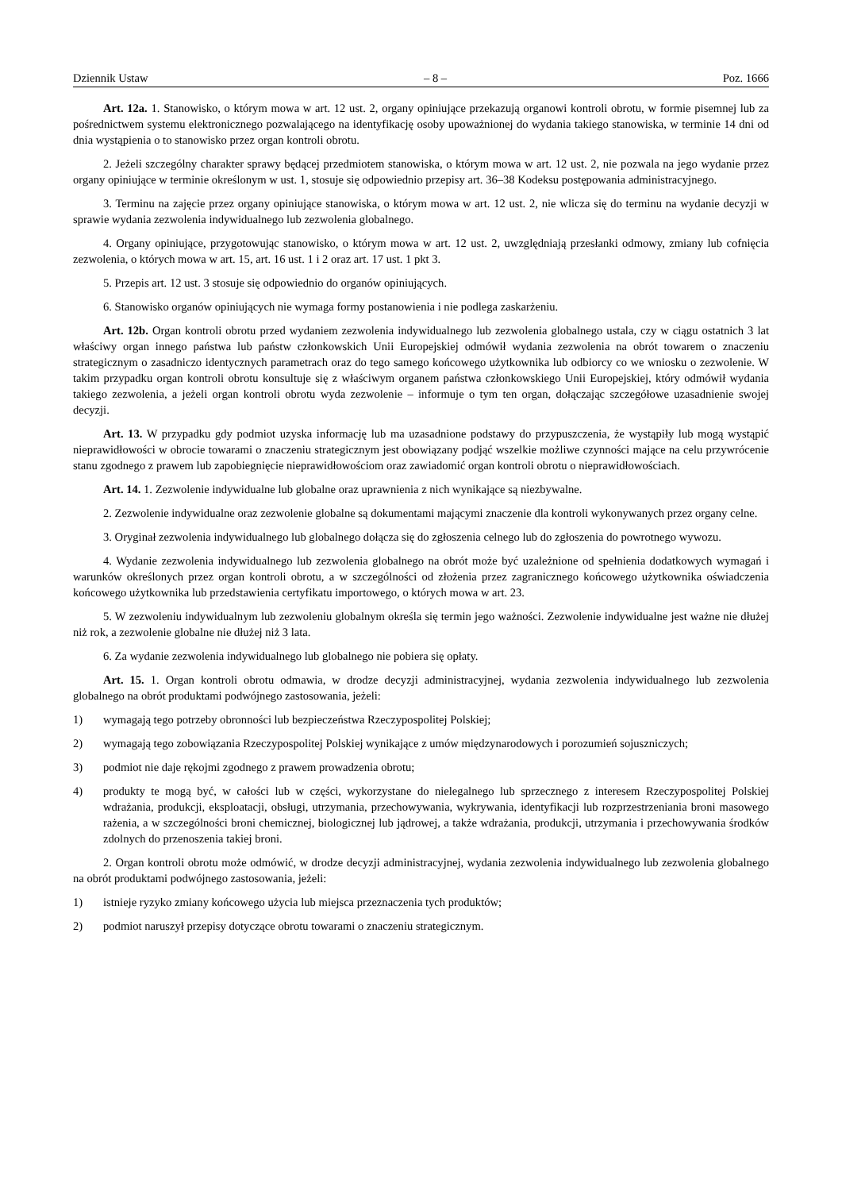Dziennik Ustaw – 8 – Poz. 1666
Art. 12a. 1. Stanowisko, o którym mowa w art. 12 ust. 2, organy opiniujące przekazują organowi kontroli obrotu, w formie pisemnej lub za pośrednictwem systemu elektronicznego pozwalającego na identyfikację osoby upoważnionej do wydania takiego stanowiska, w terminie 14 dni od dnia wystąpienia o to stanowisko przez organ kontroli obrotu.
2. Jeżeli szczególny charakter sprawy będącej przedmiotem stanowiska, o którym mowa w art. 12 ust. 2, nie pozwala na jego wydanie przez organy opiniujące w terminie określonym w ust. 1, stosuje się odpowiednio przepisy art. 36–38 Kodeksu postępowania administracyjnego.
3. Terminu na zajęcie przez organy opiniujące stanowiska, o którym mowa w art. 12 ust. 2, nie wlicza się do terminu na wydanie decyzji w sprawie wydania zezwolenia indywidualnego lub zezwolenia globalnego.
4. Organy opiniujące, przygotowując stanowisko, o którym mowa w art. 12 ust. 2, uwzględniają przesłanki odmowy, zmiany lub cofnięcia zezwolenia, o których mowa w art. 15, art. 16 ust. 1 i 2 oraz art. 17 ust. 1 pkt 3.
5. Przepis art. 12 ust. 3 stosuje się odpowiednio do organów opiniujących.
6. Stanowisko organów opiniujących nie wymaga formy postanowienia i nie podlega zaskarżeniu.
Art. 12b. Organ kontroli obrotu przed wydaniem zezwolenia indywidualnego lub zezwolenia globalnego ustala, czy w ciągu ostatnich 3 lat właściwy organ innego państwa lub państw członkowskich Unii Europejskiej odmówił wydania zezwolenia na obrót towarem o znaczeniu strategicznym o zasadniczo identycznych parametrach oraz do tego samego końcowego użytkownika lub odbiorcy co we wniosku o zezwolenie. W takim przypadku organ kontroli obrotu konsultuje się z właściwym organem państwa członkowskiego Unii Europejskiej, który odmówił wydania takiego zezwolenia, a jeżeli organ kontroli obrotu wyda zezwolenie – informuje o tym ten organ, dołączając szczegółowe uzasadnienie swojej decyzji.
Art. 13. W przypadku gdy podmiot uzyska informację lub ma uzasadnione podstawy do przypuszczenia, że wystąpiły lub mogą wystąpić nieprawidłowości w obrocie towarami o znaczeniu strategicznym jest obowiązany podjąć wszelkie możliwe czynności mające na celu przywrócenie stanu zgodnego z prawem lub zapobiegnięcie nieprawidłowościom oraz zawiadomić organ kontroli obrotu o nieprawidłowościach.
Art. 14. 1. Zezwolenie indywidualne lub globalne oraz uprawnienia z nich wynikające są niezbywalne.
2. Zezwolenie indywidualne oraz zezwolenie globalne są dokumentami mającymi znaczenie dla kontroli wykonywanych przez organy celne.
3. Oryginał zezwolenia indywidualnego lub globalnego dołącza się do zgłoszenia celnego lub do zgłoszenia do powrotnego wywozu.
4. Wydanie zezwolenia indywidualnego lub zezwolenia globalnego na obrót może być uzależnione od spełnienia dodatkowych wymagań i warunków określonych przez organ kontroli obrotu, a w szczególności od złożenia przez zagranicznego końcowego użytkownika oświadczenia końcowego użytkownika lub przedstawienia certyfikatu importowego, o których mowa w art. 23.
5. W zezwoleniu indywidualnym lub zezwoleniu globalnym określa się termin jego ważności. Zezwolenie indywidualne jest ważne nie dłużej niż rok, a zezwolenie globalne nie dłużej niż 3 lata.
6. Za wydanie zezwolenia indywidualnego lub globalnego nie pobiera się opłaty.
Art. 15. 1. Organ kontroli obrotu odmawia, w drodze decyzji administracyjnej, wydania zezwolenia indywidualnego lub zezwolenia globalnego na obrót produktami podwójnego zastosowania, jeżeli:
1) wymagają tego potrzeby obronności lub bezpieczeństwa Rzeczypospolitej Polskiej;
2) wymagają tego zobowiązania Rzeczypospolitej Polskiej wynikające z umów międzynarodowych i porozumień sojuszniczych;
3) podmiot nie daje rękojmi zgodnego z prawem prowadzenia obrotu;
4) produkty te mogą być, w całości lub w części, wykorzystane do nielegalnego lub sprzecznego z interesem Rzeczypospolitej Polskiej wdrażania, produkcji, eksploatacji, obsługi, utrzymania, przechowywania, wykrywania, identyfikacji lub rozprzestrzeniania broni masowego rażenia, a w szczególności broni chemicznej, biologicznej lub jądrowej, a także wdrażania, produkcji, utrzymania i przechowywania środków zdolnych do przenoszenia takiej broni.
2. Organ kontroli obrotu może odmówić, w drodze decyzji administracyjnej, wydania zezwolenia indywidualnego lub zezwolenia globalnego na obrót produktami podwójnego zastosowania, jeżeli:
1) istnieje ryzyko zmiany końcowego użycia lub miejsca przeznaczenia tych produktów;
2) podmiot naruszył przepisy dotyczące obrotu towarami o znaczeniu strategicznym.